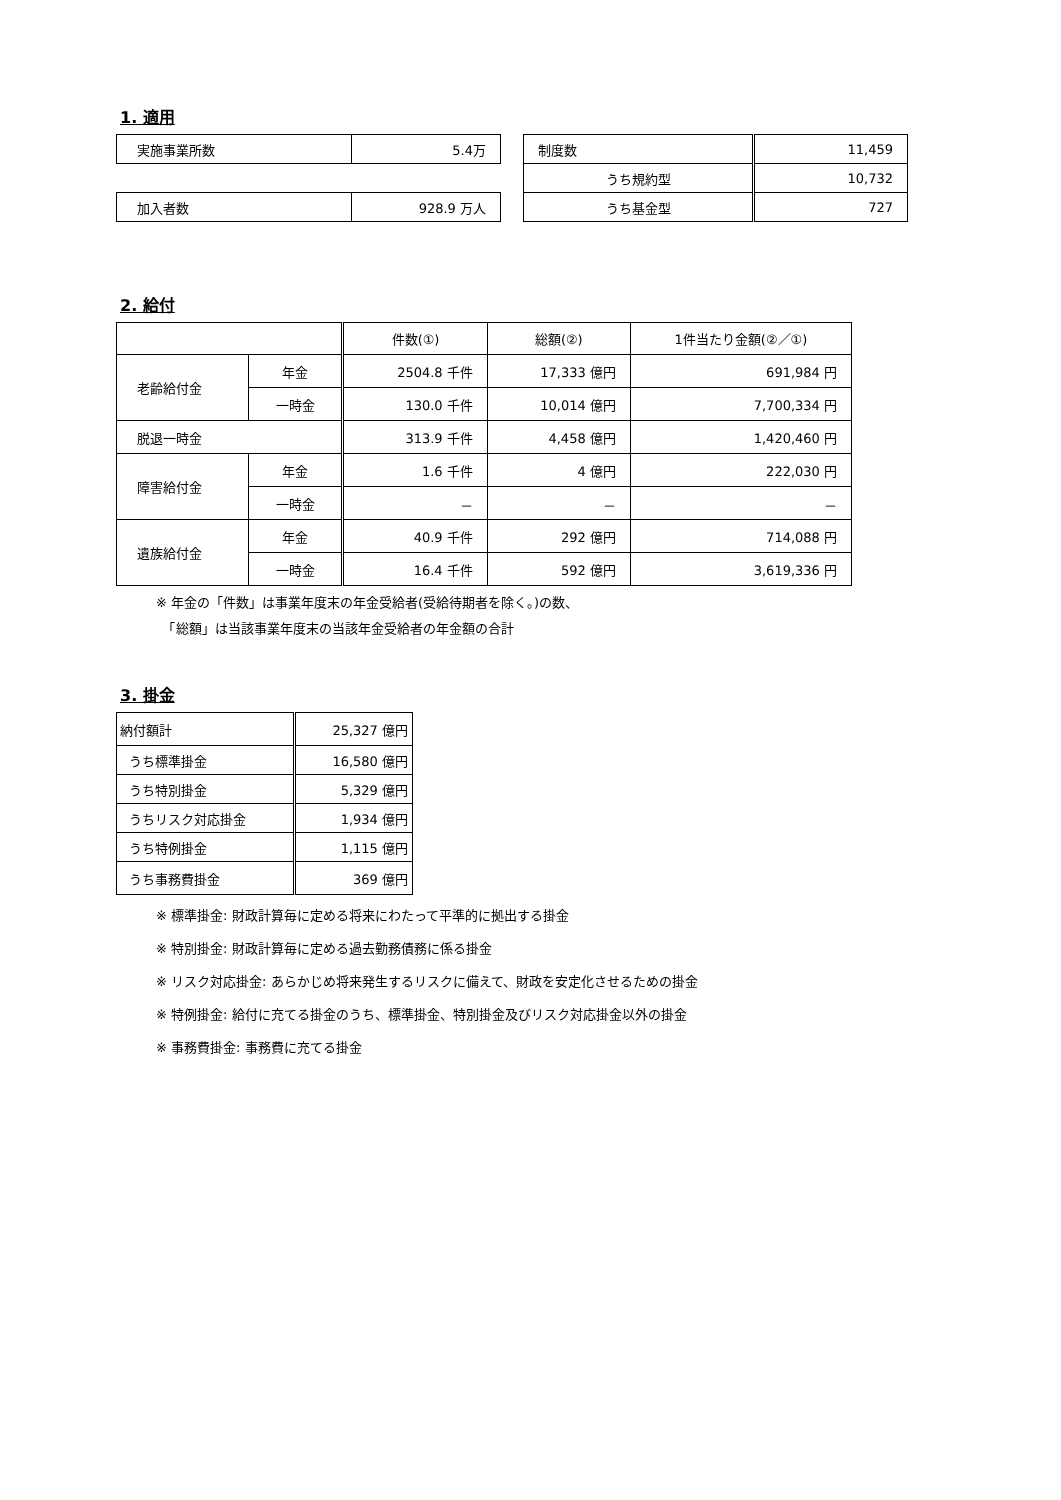1. 適用
| 実施事業所数 | 5.4万 |
| 加入者数 | 928.9 万人 |
| 制度数 | 11,459 |
| うち規約型 | 10,732 |
| うち基金型 | 727 |
2. 給付
| | | 件数(①) | 総額(②) | 1件当たり金額(②／①) |
| 老齢給付金 | 年金 | 2504.8 千件 | 17,333 億円 | 691,984 円 |
| | 一時金 | 130.0 千件 | 10,014 億円 | 7,700,334 円 |
| 脱退一時金 | | 313.9 千件 | 4,458 億円 | 1,420,460 円 |
| 障害給付金 | 年金 | 1.6 千件 | 4 億円 | 222,030 円 |
| | 一時金 | － | － | － |
| 遺族給付金 | 年金 | 40.9 千件 | 292 億円 | 714,088 円 |
| | 一時金 | 16.4 千件 | 592 億円 | 3,619,336 円 |
※ 年金の「件数」は事業年度末の年金受給者(受給待期者を除く。)の数、
　「総額」は当該事業年度末の当該年金受給者の年金額の合計
3. 掛金
| 納付額計 | 25,327 億円 |
| うち標準掛金 | 16,580 億円 |
| うち特別掛金 | 5,329 億円 |
| うちリスク対応掛金 | 1,934 億円 |
| うち特例掛金 | 1,115 億円 |
| うち事務費掛金 | 369 億円 |
※ 標準掛金: 財政計算毎に定める将来にわたって平準的に拠出する掛金
※ 特別掛金: 財政計算毎に定める過去勤務債務に係る掛金
※ リスク対応掛金: あらかじめ将来発生するリスクに備えて、財政を安定化させるための掛金
※ 特例掛金: 給付に充てる掛金のうち、標準掛金、特別掛金及びリスク対応掛金以外の掛金
※ 事務費掛金: 事務費に充てる掛金